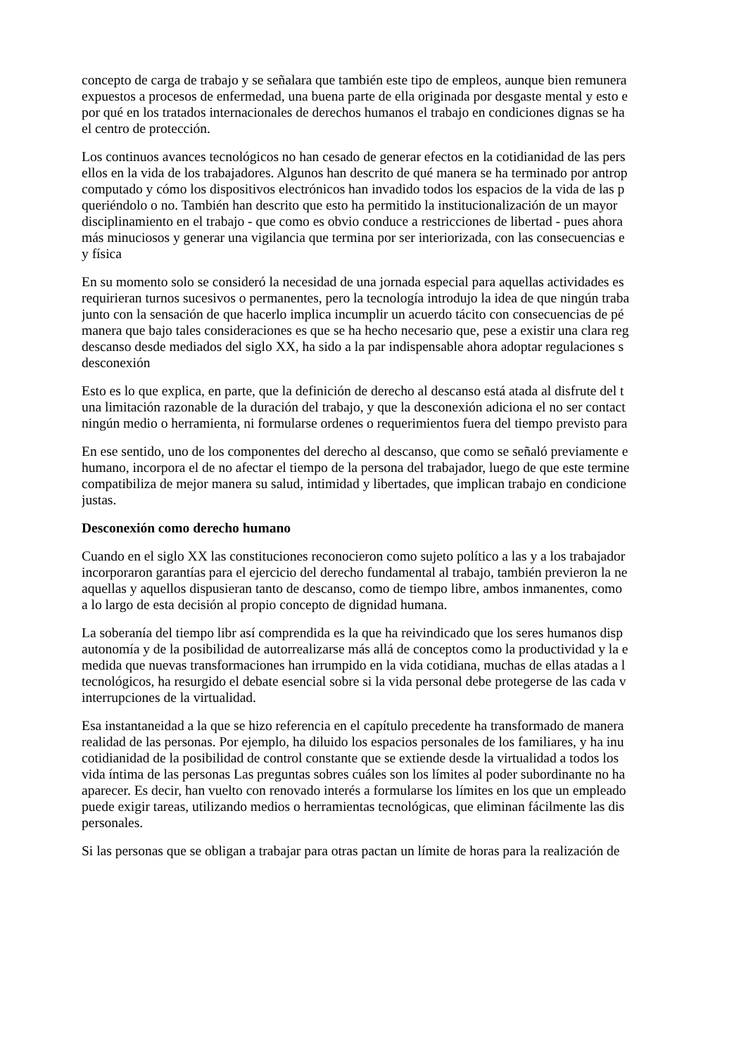concepto de carga de trabajo y se señalara que también este tipo de empleos, aunque bien remunera
expuestos a procesos de enfermedad, una buena parte de ella originada por desgaste mental y esto e
por qué en los tratados internacionales de derechos humanos el trabajo en condiciones dignas se ha
el centro de protección.
Los continuos avances tecnológicos no han cesado de generar efectos en la cotidianidad de las pers
ellos en la vida de los trabajadores. Algunos han descrito de qué manera se ha terminado por antrop
computado y cómo los dispositivos electrónicos han invadido todos los espacios de la vida de las p
queriéndolo o no. También han descrito que esto ha permitido la institucionalización de un mayor
disciplinamiento en el trabajo - que como es obvio conduce a restricciones de libertad - pues ahora
más minuciosos y generar una vigilancia que termina por ser interiorizada, con las consecuencias e
y física
En su momento solo se consideró la necesidad de una jornada especial para aquellas actividades es
requirieran turnos sucesivos o permanentes, pero la tecnología introdujo la idea de que ningún traba
junto con la sensación de que hacerlo implica incumplir un acuerdo tácito con consecuencias de pé
manera que bajo tales consideraciones es que se ha hecho necesario que, pese a existir una clara reg
descanso desde mediados del siglo XX, ha sido a la par indispensable ahora adoptar regulaciones s
desconexión
Esto es lo que explica, en parte, que la definición de derecho al descanso está atada al disfrute del t
una limitación razonable de la duración del trabajo, y que la desconexión adiciona el no ser contact
ningún medio o herramienta, ni formularse ordenes o requerimientos fuera del tiempo previsto para
En ese sentido, uno de los componentes del derecho al descanso, que como se señaló previamente e
humano, incorpora el de no afectar el tiempo de la persona del trabajador, luego de que este termine
compatibiliza de mejor manera su salud, intimidad y libertades, que implican trabajo en condicione
justas.
Desconexión como derecho humano
Cuando en el siglo XX las constituciones reconocieron como sujeto político a las y a los trabajador
incorporaron garantías para el ejercicio del derecho fundamental al trabajo, también previeron la ne
aquellas y aquellos dispusieran tanto de descanso, como de tiempo libre, ambos inmanentes, como
a lo largo de esta decisión al propio concepto de dignidad humana.
La soberanía del tiempo libr así comprendida es la que ha reivindicado que los seres humanos disp
autonomía y de la posibilidad de autorrealizarse más allá de conceptos como la productividad y la e
medida que nuevas transformaciones han irrumpido en la vida cotidiana, muchas de ellas atadas a l
tecnológicos, ha resurgido el debate esencial sobre si la vida personal debe protegerse de las cada v
interrupciones de la virtualidad.
Esa instantaneidad a la que se hizo referencia en el capítulo precedente ha transformado de manera
realidad de las personas. Por ejemplo, ha diluido los espacios personales de los familiares, y ha inu
cotidianidad de la posibilidad de control constante que se extiende desde la virtualidad a todos los
vida íntima de las personas Las preguntas sobres cuáles son los límites al poder subordinante no ha
aparecer. Es decir, han vuelto con renovado interés a formularse los límites en los que un empleado
puede exigir tareas, utilizando medios o herramientas tecnológicas, que eliminan fácilmente las dis
personales.
Si las personas que se obligan a trabajar para otras pactan un límite de horas para la realización de